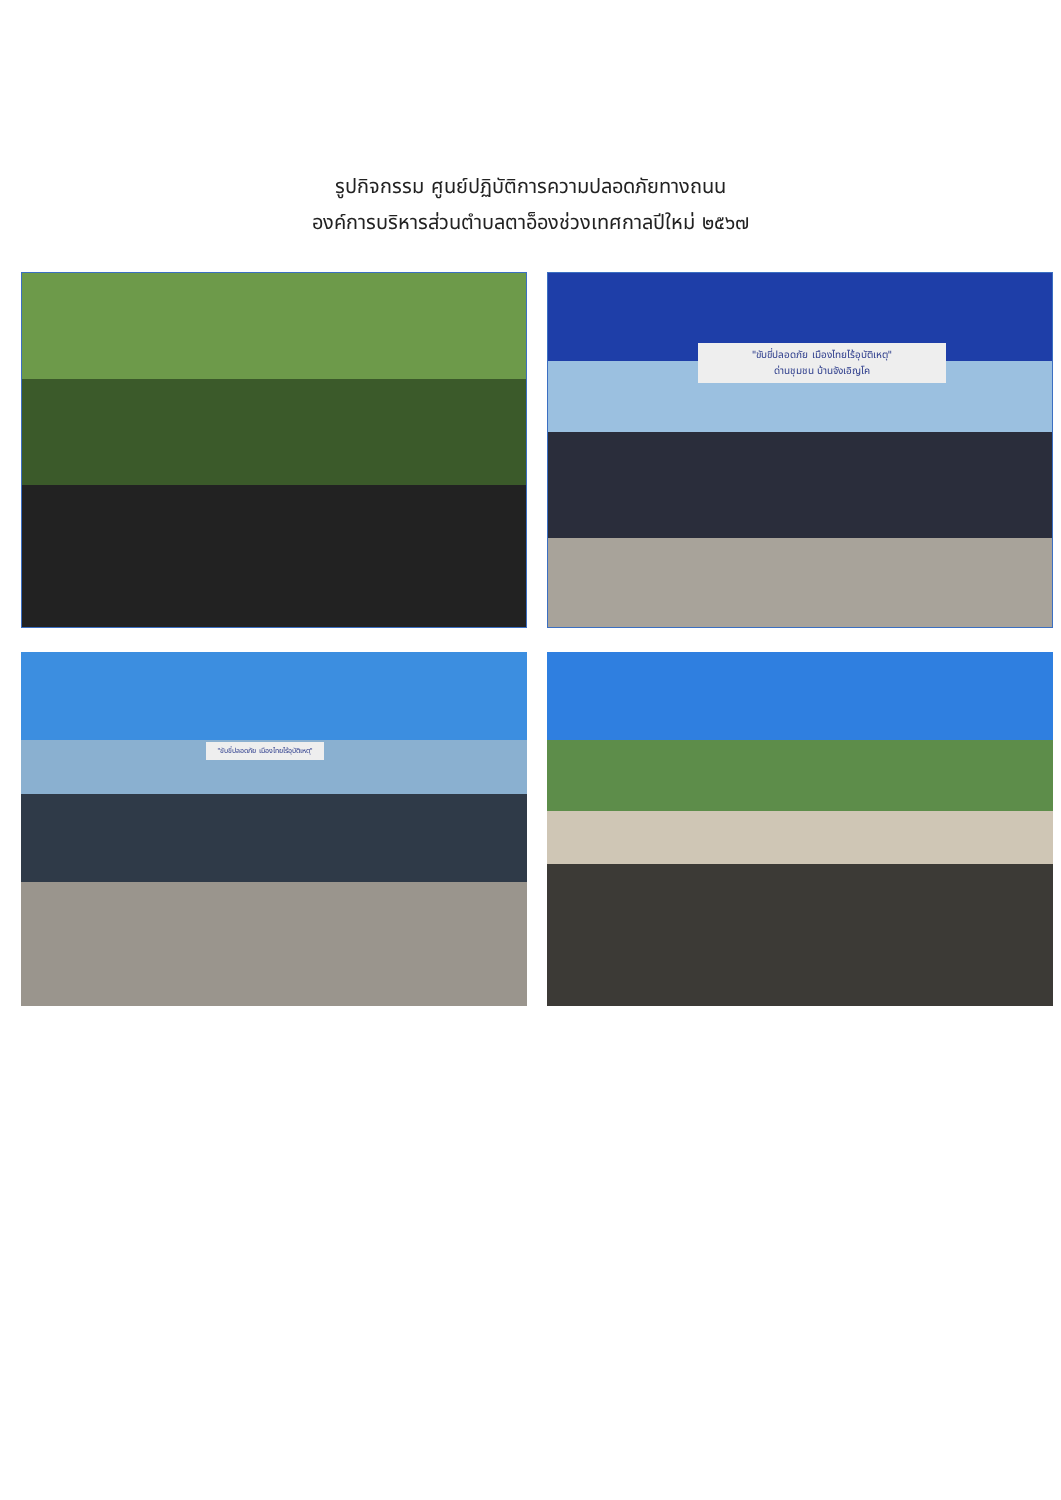รูปกิจกรรม ศูนย์ปฏิบัติการความปลอดภัยทางถนน
องค์การบริหารส่วนตำบลตาอ็องช่วงเทศกาลปีใหม่ ๒๕๖๗
"ขับขี่ปลอดภัย เมืองไทยไร้อุบัติเหตุ"
ด่านชุมชน บ้านจังเอิญโค
"ขับขี่ปลอดภัย เมืองไทยไร้อุบัติเหตุ"